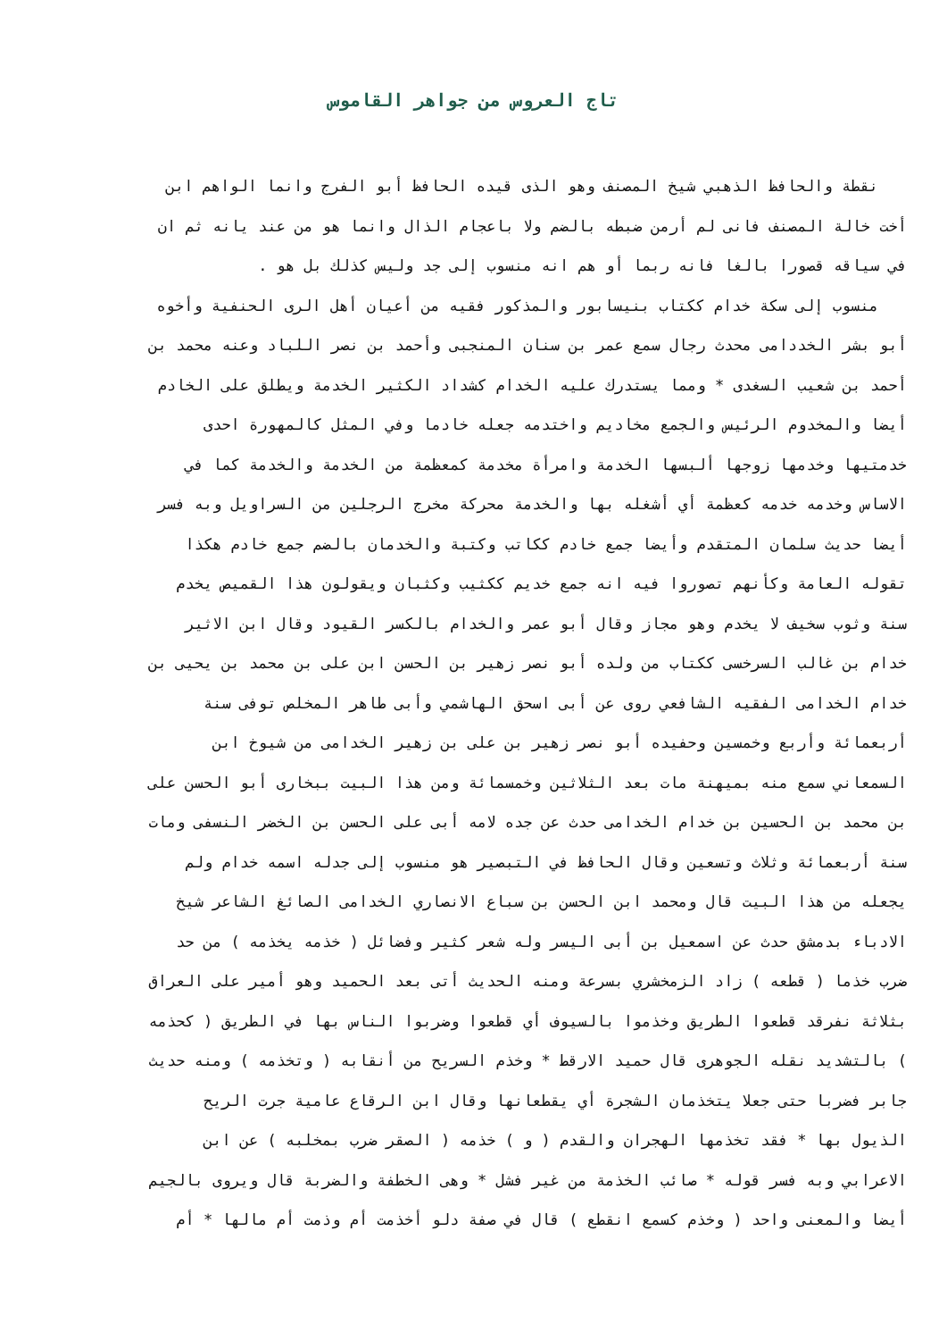تاج العروس من جواهر القاموس
نقطة والحافظ الذهبي شيخ المصنف وهو الذى قيده الحافظ أبو الفرج وانما الواهم ابن
أخت خالة المصنف فانى لم أرمن ضبطه بالضم ولا باعجام الذال وانما هو من عند يانه ثم ان
في سياقه قصورا بالغا فانه ربما أو هم انه منسوب إلى جد وليس كذلك بل هو .
منسوب إلى سكة خدام ككتاب بنيسابور والمذكور فقيه من أعيان أهل الرى الحنفية وأخوه
أبو بشر الخددامى محدث رجال سمع عمر بن سنان المنجبى وأحمد بن نصر اللباد وعنه محمد بن
أحمد بن شعيب السغدى * ومما يستدرك عليه الخدام كشداد الكثير الخدمة ويطلق على الخادم
أيضا والمخدوم الرئيس والجمع مخاديم واختدمه جعله خادما وفي المثل كالمهورة احدى
خدمتيها وخدمها زوجها ألبسها الخدمة وامرأة مخدمة كمعظمة من الخدمة والخدمة كما في
الاساس وخدمه خدمه كعظمة أي أشغله بها والخدمة محركة مخرج الرجلين من السراويل وبه فسر
أيضا حديث سلمان المتقدم وأيضا جمع خادم ككاتب وكتبة والخدمان بالضم جمع خادم هكذا
تقوله العامة وكأنهم تصوروا فيه انه جمع خديم ككثيب وكثبان ويقولون هذا القميص يخدم
سنة وثوب سخيف لا يخدم وهو مجاز وقال أبو عمر والخدام بالكسر القيود وقال ابن الاثير
خدام بن غالب السرخسى ككتاب من ولده أبو نصر زهير بن الحسن ابن على بن محمد بن يحيى بن
خدام الخدامى الفقيه الشافعي روى عن أبى اسحق الهاشمي وأبى طاهر المخلص توفى سنة
أربعمائة وأربع وخمسين وحفيده أبو نصر زهير بن على بن زهير الخدامى من شيوخ ابن
السمعاني سمع منه بميهنة مات بعد الثلاثين وخمسمائة ومن هذا البيت ببخارى أبو الحسن على
بن محمد بن الحسين بن خدام الخدامى حدث عن جده لامه أبى على الحسن بن الخضر النسفى ومات
سنة أربعمائة وثلاث وتسعين وقال الحافظ في التبصير هو منسوب إلى جدله اسمه خدام ولم
يجعله من هذا البيت قال ومحمد ابن الحسن بن سباع الانصاري الخدامى الصائغ الشاعر شيخ
الادباء بدمشق حدث عن اسمعيل بن أبى اليسر وله شعر كثير وفضائل ( خذمه يخذمه ) من حد
ضرب خذما ( قطعه ) زاد الزمخشري بسرعة ومنه الحديث أتى بعد الحميد وهو أمير على العراق
بثلاثة نفرقد قطعوا الطريق وخذموا بالسيوف أي قطعوا وضربوا الناس بها في الطريق ( كحذمه
) بالتشديد نقله الجوهرى قال حميد الارقط * وخذم السريح من أنقابه ( وتخذمه ) ومنه حديث
جابر فضربا حتى جعلا يتخذمان الشجرة أي يقطعانها وقال ابن الرقاع عامية جرت الريح
الذيول بها * فقد تخذمها الهجران والقدم ( و ) خذمه ( الصقر ضرب بمخلبه ) عن ابن
الاعرابي وبه فسر قوله * صائب الخذمة من غير فشل * وهى الخطفة والضربة قال ويروى بالجيم
أيضا والمعنى واحد ( وخذم كسمع انقطع ) قال في صفة دلو أخذمت أم وذمت أم مالها * أم